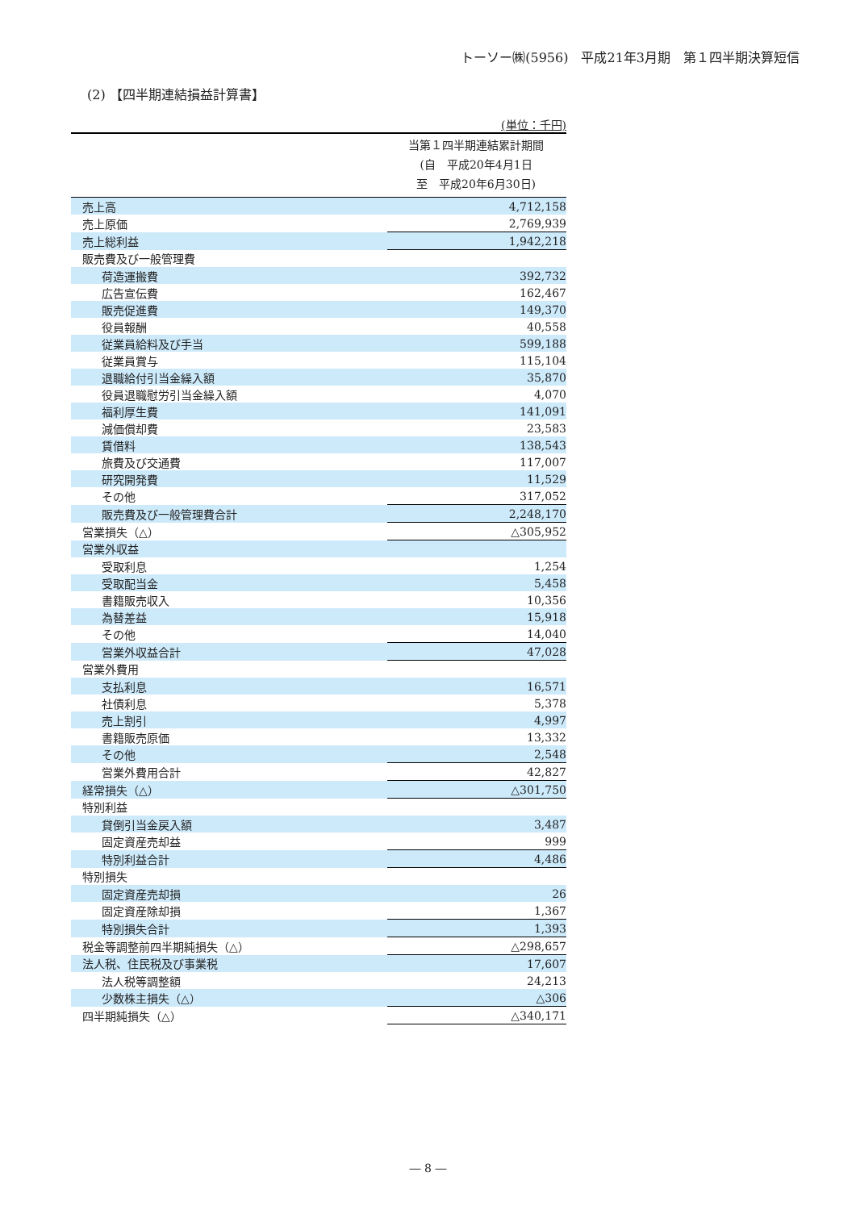トーソー㈱(5956)　平成21年3月期　第１四半期決算短信
(2) 【四半期連結損益計算書】
(単位：千円)
当第１四半期連結累計期間
(自　平成20年4月1日
至　平成20年6月30日)
| 売上高 | 4,712,158 |
| 売上原価 | 2,769,939 |
| 売上総利益 | 1,942,218 |
| 販売費及び一般管理費 | |
| 荷造運搬費 | 392,732 |
| 広告宣伝費 | 162,467 |
| 販売促進費 | 149,370 |
| 役員報酬 | 40,558 |
| 従業員給料及び手当 | 599,188 |
| 従業員賞与 | 115,104 |
| 退職給付引当金繰入額 | 35,870 |
| 役員退職慰労引当金繰入額 | 4,070 |
| 福利厚生費 | 141,091 |
| 減価償却費 | 23,583 |
| 賃借料 | 138,543 |
| 旅費及び交通費 | 117,007 |
| 研究開発費 | 11,529 |
| その他 | 317,052 |
| 販売費及び一般管理費合計 | 2,248,170 |
| 営業損失（△） | △305,952 |
| 営業外収益 | |
| 受取利息 | 1,254 |
| 受取配当金 | 5,458 |
| 書籍販売収入 | 10,356 |
| 為替差益 | 15,918 |
| その他 | 14,040 |
| 営業外収益合計 | 47,028 |
| 営業外費用 | |
| 支払利息 | 16,571 |
| 社債利息 | 5,378 |
| 売上割引 | 4,997 |
| 書籍販売原価 | 13,332 |
| その他 | 2,548 |
| 営業外費用合計 | 42,827 |
| 経常損失（△） | △301,750 |
| 特別利益 | |
| 貸倒引当金戻入額 | 3,487 |
| 固定資産売却益 | 999 |
| 特別利益合計 | 4,486 |
| 特別損失 | |
| 固定資産売却損 | 26 |
| 固定資産除却損 | 1,367 |
| 特別損失合計 | 1,393 |
| 税金等調整前四半期純損失（△） | △298,657 |
| 法人税、住民税及び事業税 | 17,607 |
| 法人税等調整額 | 24,213 |
| 少数株主損失（△） | △306 |
| 四半期純損失（△） | △340,171 |
― 8 ―